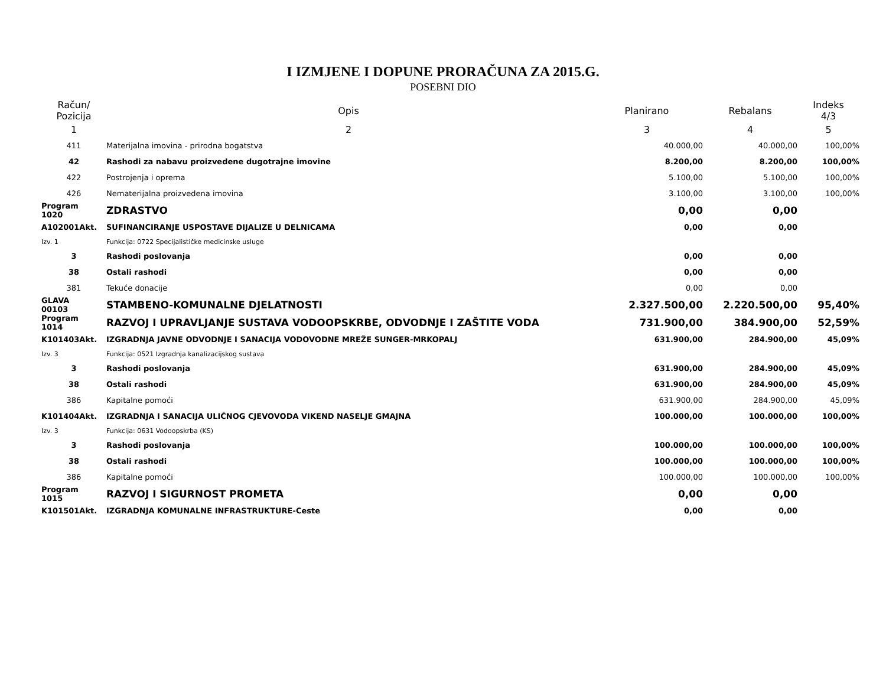I IZMJENE I DOPUNE PRORAČUNA ZA 2015.G.
POSEBNI DIO
| Račun/ Pozicija | Opis | Planirano | Rebalans | Indeks 4/3 |
| --- | --- | --- | --- | --- |
| 1 | 2 | 3 | 4 | 5 |
| 411 | Materijalna imovina - prirodna bogatstva | 40.000,00 | 40.000,00 | 100,00% |
| 42 | Rashodi za nabavu proizvedene dugotrajne imovine | 8.200,00 | 8.200,00 | 100,00% |
| 422 | Postrojenja i oprema | 5.100,00 | 5.100,00 | 100,00% |
| 426 | Nematerijalna proizvedena imovina | 3.100,00 | 3.100,00 | 100,00% |
| Program 1020 | ZDRASTVO | 0,00 | 0,00 | |
| A102001Akt. | SUFINANCIRANJE USPOSTAVE DIJALIZE U DELNICAMA | 0,00 | 0,00 | |
| Izv. 1 | Funkcija: 0722 Specijalističke medicinske usluge | | | |
| 3 | Rashodi poslovanja | 0,00 | 0,00 | |
| 38 | Ostali rashodi | 0,00 | 0,00 | |
| 381 | Tekuće donacije | 0,00 | 0,00 | |
| GLAVA 00103 | STAMBENO-KOMUNALNE DJELATNOSTI | 2.327.500,00 | 2.220.500,00 | 95,40% |
| Program 1014 | RAZVOJ I UPRAVLJANJE SUSTAVA VODOOPSKRBE, ODVODNJE I ZAŠTITE VODA | 731.900,00 | 384.900,00 | 52,59% |
| K101403Akt. | IZGRADNJA JAVNE ODVODNJE I SANACIJA VODOVODNE MREŽE SUNGER-MRKOPALJ | 631.900,00 | 284.900,00 | 45,09% |
| Izv. 3 | Funkcija: 0521 Izgradnja kanalizacijskog sustava | | | |
| 3 | Rashodi poslovanja | 631.900,00 | 284.900,00 | 45,09% |
| 38 | Ostali rashodi | 631.900,00 | 284.900,00 | 45,09% |
| 386 | Kapitalne pomoći | 631.900,00 | 284.900,00 | 45,09% |
| K101404Akt. | IZGRADNJA I SANACIJA ULIČNOG CJEVOVODA VIKEND NASELJE GMAJNA | 100.000,00 | 100.000,00 | 100,00% |
| Izv. 3 | Funkcija: 0631 Vodoopskrba (KS) | | | |
| 3 | Rashodi poslovanja | 100.000,00 | 100.000,00 | 100,00% |
| 38 | Ostali rashodi | 100.000,00 | 100.000,00 | 100,00% |
| 386 | Kapitalne pomoći | 100.000,00 | 100.000,00 | 100,00% |
| Program 1015 | RAZVOJ I SIGURNOST PROMETA | 0,00 | 0,00 | |
| K101501Akt. | IZGRADNJA KOMUNALNE INFRASTRUKTURE-Ceste | 0,00 | 0,00 | |